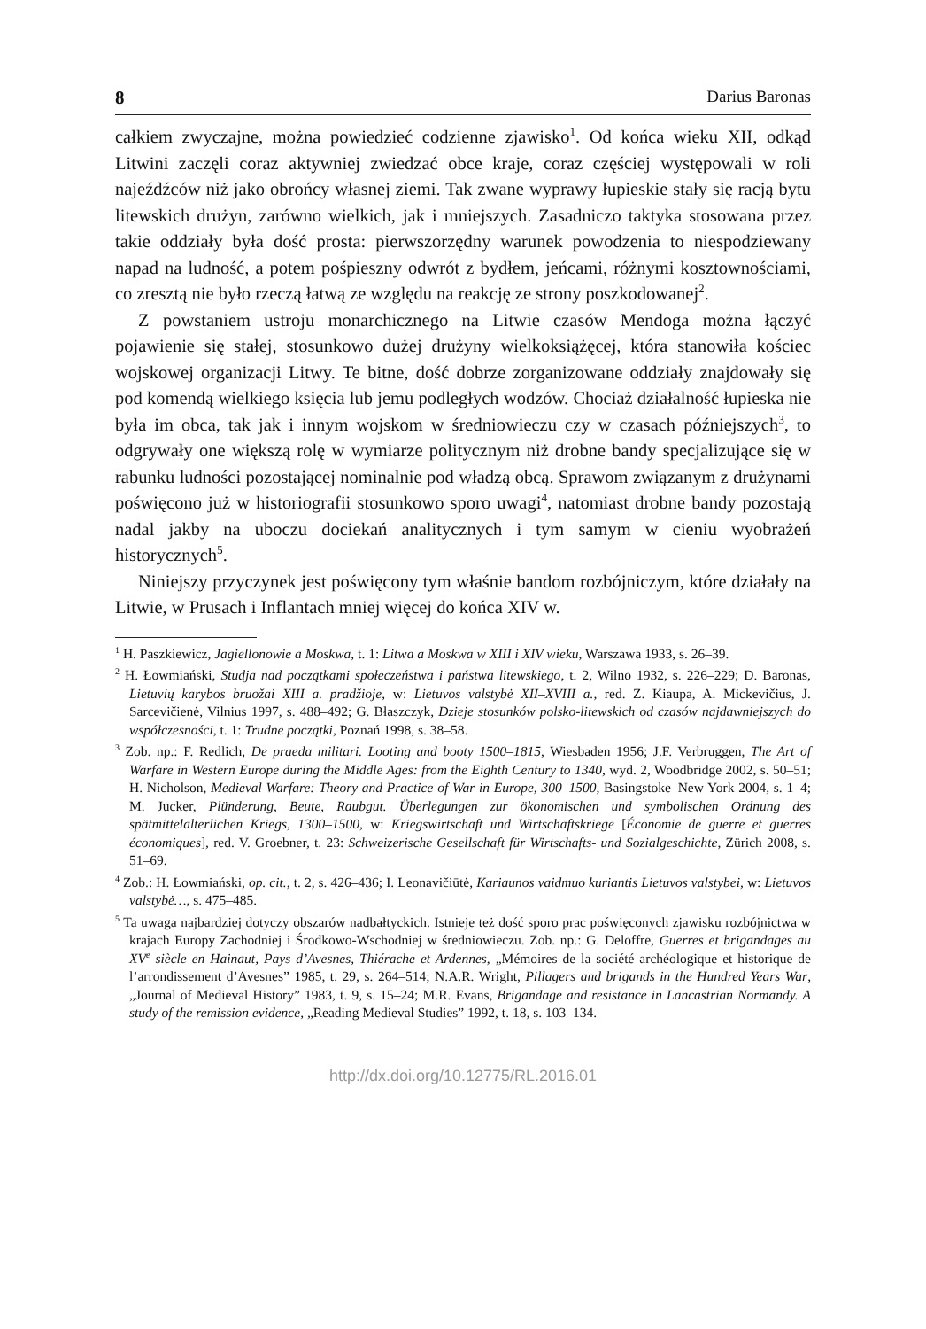8 Darius Baronas
całkiem zwyczajne, można powiedzieć codzienne zjawisko<sup>1</sup>. Od końca wieku XII, odkąd Litwini zaczęli coraz aktywniej zwiedzać obce kraje, coraz częściej występowali w roli najeźdźców niż jako obrońcy własnej ziemi. Tak zwane wyprawy łupieskie stały się racją bytu litewskich drużyn, zarówno wielkich, jak i mniejszych. Zasadniczo taktyka stosowana przez takie oddziały była dość prosta: pierwszorzędny warunek powodzenia to niespodziewany napad na ludność, a potem pośpieszny odwrót z bydłem, jeńcami, różnymi kosztownościami, co zresztą nie było rzeczą łatwą ze względu na reakcję ze strony poszkodowanej<sup>2</sup>.
Z powstaniem ustroju monarchicznego na Litwie czasów Mendoga można łączyć pojawienie się stałej, stosunkowo dużej drużyny wielkoksiążęcej, która stanowiła kościec wojskowej organizacji Litwy. Te bitne, dość dobrze zorganizowane oddziały znajdowały się pod komendą wielkiego księcia lub jemu podległych wodzów. Chociaż działalność łupieska nie była im obca, tak jak i innym wojskom w średniowieczu czy w czasach późniejszych<sup>3</sup>, to odgrywały one większą rolę w wymiarze politycznym niż drobne bandy specjalizujące się w rabunku ludności pozostającej nominalnie pod władzą obcą. Sprawom związanym z drużynami poświęcono już w historiografii stosunkowo sporo uwagi<sup>4</sup>, natomiast drobne bandy pozostają nadal jakby na uboczu dociekań analitycznych i tym samym w cieniu wyobrażeń historycznych<sup>5</sup>.
Niniejszy przyczynek jest poświęcony tym właśnie bandom rozbójniczym, które działały na Litwie, w Prusach i Inflantach mniej więcej do końca XIV w.
<sup>1</sup> H. Paszkiewicz, Jagiellonowie a Moskwa, t. 1: Litwa a Moskwa w XIII i XIV wieku, Warszawa 1933, s. 26–39.
<sup>2</sup> H. Łowmiański, Studja nad początkami społeczeństwa i państwa litewskiego, t. 2, Wilno 1932, s. 226–229; D. Baronas, Lietuvių karybos bruožai XIII a. pradžioje, w: Lietuvos valstybė XII–XVIII a., red. Z. Kiaupa, A. Mickevičius, J. Sarcevičienė, Vilnius 1997, s. 488–492; G. Błaszczyk, Dzieje stosunków polsko-litewskich od czasów najdawniejszych do współczesności, t. 1: Trudne początki, Poznań 1998, s. 38–58.
<sup>3</sup> Zob. np.: F. Redlich, De praeda militari. Looting and booty 1500–1815, Wiesbaden 1956; J.F. Verbruggen, The Art of Warfare in Western Europe during the Middle Ages: from the Eighth Century to 1340, wyd. 2, Woodbridge 2002, s. 50–51; H. Nicholson, Medieval Warfare: Theory and Practice of War in Europe, 300–1500, Basingstoke–New York 2004, s. 1–4; M. Jucker, Plünderung, Beute, Raubgut. Überlegungen zur ökonomischen und symbolischen Ordnung des spätmittelalterlichen Kriegs, 1300–1500, w: Kriegswirtschaft und Wirtschaftskriege [Économie de guerre et guerres économiques], red. V. Groebner, t. 23: Schweizerische Gesellschaft für Wirtschafts- und Sozialgeschichte, Zürich 2008, s. 51–69.
<sup>4</sup> Zob.: H. Łowmiański, op. cit., t. 2, s. 426–436; I. Leonavičiūtė, Kariaunos vaidmuo kuriantis Lietuvos valstybei, w: Lietuvos valstybė…, s. 475–485.
<sup>5</sup> Ta uwaga najbardziej dotyczy obszarów nadbałtyckich. Istnieje też dość sporo prac poświęconych zjawisku rozbójnictwa w krajach Europy Zachodniej i Środkowo-Wschodniej w średniowieczu. Zob. np.: G. Deloffre, Guerres et brigandages au XV<sup>e</sup> siècle en Hainaut, Pays d’Avesnes, Thiérache et Ardennes, „Mémoires de la société archéologique et historique de l’arrondissement d’Avesnes” 1985, t. 29, s. 264–514; N.A.R. Wright, Pillagers and brigands in the Hundred Years War, „Journal of Medieval History” 1983, t. 9, s. 15–24; M.R. Evans, Brigandage and resistance in Lancastrian Normandy. A study of the remission evidence, „Reading Medieval Studies” 1992, t. 18, s. 103–134.
http://dx.doi.org/10.12775/RL.2016.01